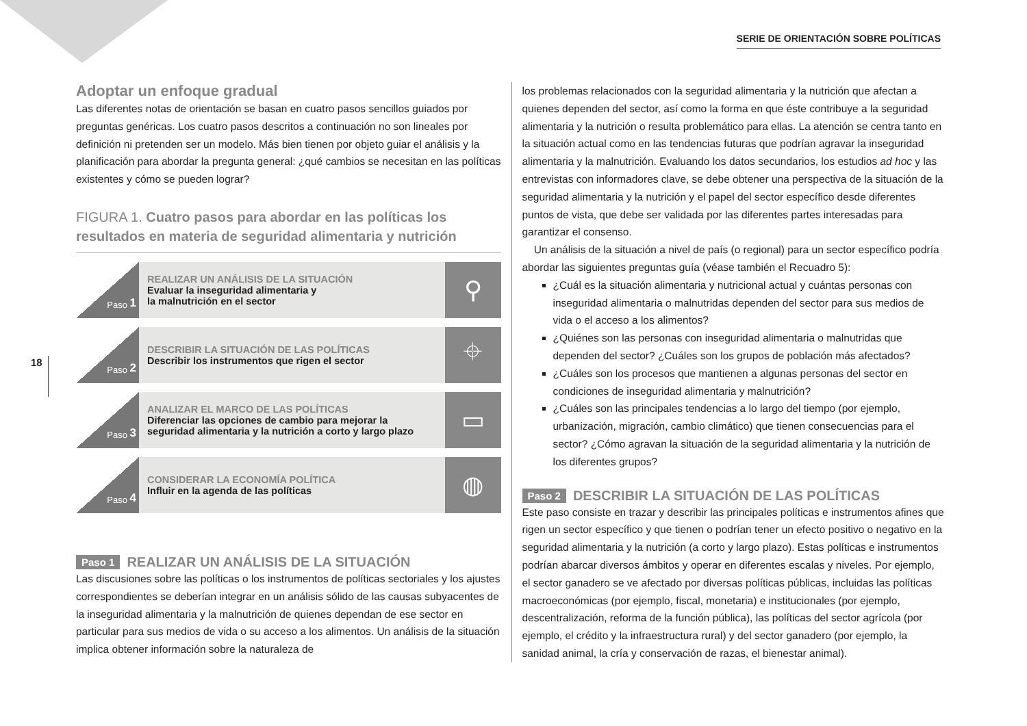SERIE DE ORIENTACIÓN SOBRE POLÍTICAS
18
Adoptar un enfoque gradual
Las diferentes notas de orientación se basan en cuatro pasos sencillos guiados por preguntas genéricas. Los cuatro pasos descritos a continuación no son lineales por definición ni pretenden ser un modelo. Más bien tienen por objeto guiar el análisis y la planificación para abordar la pregunta general: ¿qué cambios se necesitan en las políticas existentes y cómo se pueden lograr?
FIGURA 1. Cuatro pasos para abordar en las políticas los resultados en materia de seguridad alimentaria y nutrición
Paso 1
REALIZAR UN ANÁLISIS DE LA SITUACIÓN
Evaluar la inseguridad alimentaria y
la malnutrición en el sector
⚲
Paso 2
DESCRIBIR LA SITUACIÓN DE LAS POLÍTICAS
Describir los instrumentos que rigen el sector
⌖
Paso 3
ANALIZAR EL MARCO DE LAS POLÍTICAS
Diferenciar las opciones de cambio para mejorar la seguridad alimentaria y la nutrición a corto y largo plazo
▭
Paso 4
CONSIDERAR LA ECONOMÍA POLÍTICA
Influir en la agenda de las políticas
◍
Paso 1 REALIZAR UN ANÁLISIS DE LA SITUACIÓN
Las discusiones sobre las políticas o los instrumentos de políticas sectoriales y los ajustes correspondientes se deberían integrar en un análisis sólido de las causas subyacentes de la inseguridad alimentaria y la malnutrición de quienes dependan de ese sector en particular para sus medios de vida o su acceso a los alimentos. Un análisis de la situación implica obtener información sobre la naturaleza de
los problemas relacionados con la seguridad alimentaria y la nutrición que afectan a quienes dependen del sector, así como la forma en que éste contribuye a la seguridad alimentaria y la nutrición o resulta problemático para ellas. La atención se centra tanto en la situación actual como en las tendencias futuras que podrían agravar la inseguridad alimentaria y la malnutrición. Evaluando los datos secundarios, los estudios ad hoc y las entrevistas con informadores clave, se debe obtener una perspectiva de la situación de la seguridad alimentaria y la nutrición y el papel del sector específico desde diferentes puntos de vista, que debe ser validada por las diferentes partes interesadas para garantizar el consenso.
Un análisis de la situación a nivel de país (o regional) para un sector específico podría abordar las siguientes preguntas guía (véase también el Recuadro 5):
¿Cuál es la situación alimentaria y nutricional actual y cuántas personas con inseguridad alimentaria o malnutridas dependen del sector para sus medios de vida o el acceso a los alimentos?
¿Quiénes son las personas con inseguridad alimentaria o malnutridas que dependen del sector? ¿Cuáles son los grupos de población más afectados?
¿Cuáles son los procesos que mantienen a algunas personas del sector en condiciones de inseguridad alimentaria y malnutrición?
¿Cuáles son las principales tendencias a lo largo del tiempo (por ejemplo, urbanización, migración, cambio climático) que tienen consecuencias para el sector? ¿Cómo agravan la situación de la seguridad alimentaria y la nutrición de los diferentes grupos?
Paso 2 DESCRIBIR LA SITUACIÓN DE LAS POLÍTICAS
Este paso consiste en trazar y describir las principales políticas e instrumentos afines que rigen un sector específico y que tienen o podrían tener un efecto positivo o negativo en la seguridad alimentaria y la nutrición (a corto y largo plazo). Estas políticas e instrumentos podrían abarcar diversos ámbitos y operar en diferentes escalas y niveles. Por ejemplo, el sector ganadero se ve afectado por diversas políticas públicas, incluidas las políticas macroeconómicas (por ejemplo, fiscal, monetaria) e institucionales (por ejemplo, descentralización, reforma de la función pública), las políticas del sector agrícola (por ejemplo, el crédito y la infraestructura rural) y del sector ganadero (por ejemplo, la sanidad animal, la cría y conservación de razas, el bienestar animal).